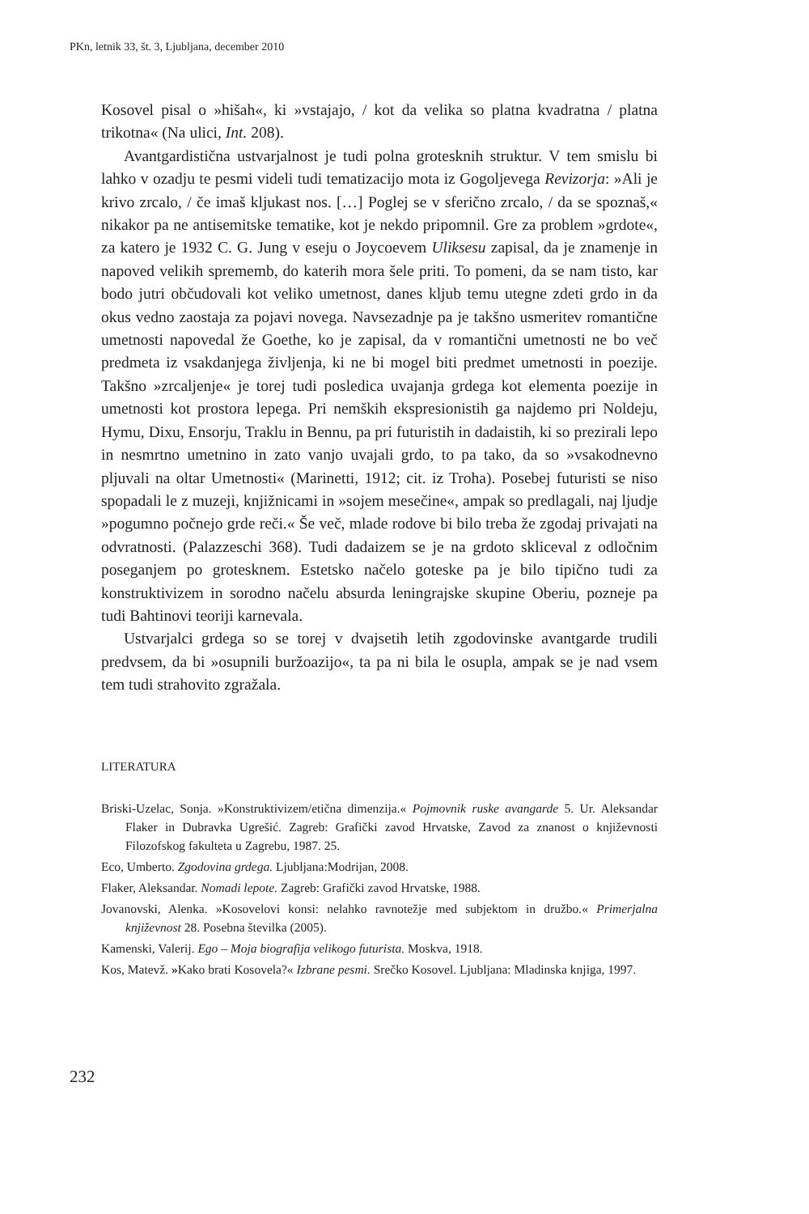PKn, letnik 33, št. 3, Ljubljana, december 2010
Kosovel pisal o »hišah«, ki »vstajajo, / kot da velika so platna kvadratna / platna trikotna« (Na ulici, Int. 208).
Avantgardistična ustvarjalnost je tudi polna grotesknih struktur. V tem smislu bi lahko v ozadju te pesmi videli tudi tematizacijo mota iz Gogoljevega Revizorja: »Ali je krivo zrcalo, / če imaš kljukast nos. […] Poglej se v sferično zrcalo, / da se spoznaš,« nikakor pa ne antisemitske tematike, kot je nekdo pripomnil. Gre za problem »grdote«, za katero je 1932 C. G. Jung v eseju o Joycoevem Uliksesu zapisal, da je znamenje in napoved velikih sprememb, do katerih mora šele priti. To pomeni, da se nam tisto, kar bodo jutri občudovali kot veliko umetnost, danes kljub temu utegne zdeti grdo in da okus vedno zaostaja za pojavi novega. Navsezadnje pa je takšno usmeritev romantične umetnosti napovedal že Goethe, ko je zapisal, da v romantični umetnosti ne bo več predmeta iz vsakdanjega življenja, ki ne bi mogel biti predmet umetnosti in poezije. Takšno »zrcaljenje« je torej tudi posledica uvajanja grdega kot elementa poezije in umetnosti kot prostora lepega. Pri nemških ekspresionistih ga najdemo pri Noldeju, Hymu, Dixu, Ensorju, Traklu in Bennu, pa pri futuristih in dadaistih, ki so prezirali lepo in nesmrtno umetnino in zato vanjo uvajali grdo, to pa tako, da so »vsakodnevno pljuvali na oltar Umetnosti« (Marinetti, 1912; cit. iz Troha). Posebej futuristi se niso spopadali le z muzeji, knjižnicami in »sojem mesečine«, ampak so predlagali, naj ljudje »pogumno počnejo grde reči.« Še več, mlade rodove bi bilo treba že zgodaj privajati na odvratnosti. (Palazzeschi 368). Tudi dadaizem se je na grdoto skliceval z odločnim poseganjem po grotesknem. Estetsko načelo goteske pa je bilo tipično tudi za konstruktivizem in sorodno načelu absurda leningrajske skupine Oberiu, pozneje pa tudi Bahtinovi teoriji karnevala.
Ustvarjalci grdega so se torej v dvajsetih letih zgodovinske avantgarde trudili predvsem, da bi »osupnili buržoazijo«, ta pa ni bila le osupla, ampak se je nad vsem tem tudi strahovito zgražala.
LITERATURA
Briski-Uzelac, Sonja. »Konstruktivizem/etična dimenzija.« Pojmovnik ruske avangarde 5. Ur. Aleksandar Flaker in Dubravka Ugrešić. Zagreb: Grafički zavod Hrvatske, Zavod za znanost o književnosti Filozofskog fakulteta u Zagrebu, 1987. 25.
Eco, Umberto. Zgodovina grdega. Ljubljana:Modrijan, 2008.
Flaker, Aleksandar. Nomadi lepote. Zagreb: Grafički zavod Hrvatske, 1988.
Jovanovski, Alenka. »Kosovelovi konsi: nelahko ravnotežje med subjektom in družbo.« Primerjalna književnost 28. Posebna številka (2005).
Kamenski, Valerij. Ego – Moja biografija velikogo futurista. Moskva, 1918.
Kos, Matevž. »Kako brati Kosovela?« Izbrane pesmi. Srečko Kosovel. Ljubljana: Mladinska knjiga, 1997.
232